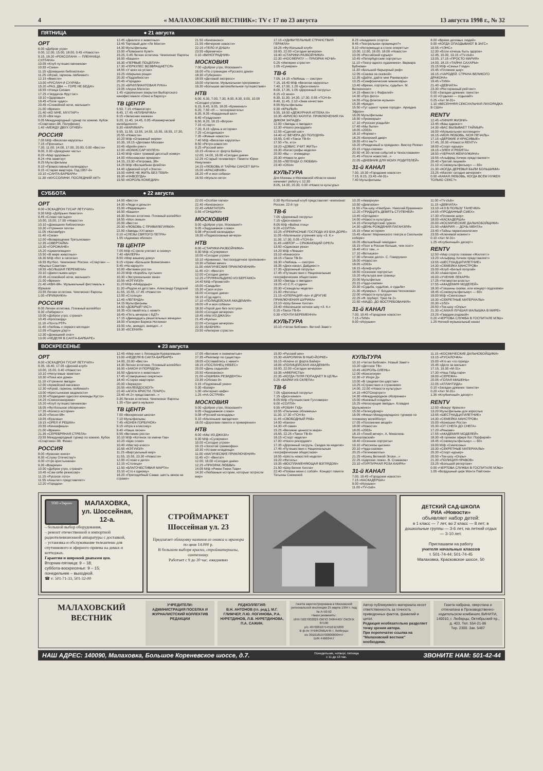4 « МАЛАХОВСКИЙ ВЕСТНИК»: TV с 17 по 23 августа 13 августа 1998 г., № 32
ПЯТНИЦА ● 21 августа
ОРТ
6.00 «Доброе утро»
9.00, 12.00, 15.00, 18.00, 0.45 «Новости»
9.15, 18.20 «РОКСОЛАНА — ПЛЕННИЦА СУЛТАНА»
10.05 «Клуб путешественников»
10.55 «Смак»
11.15 «Домашняя библиотека»
11.25 «Играй, гармонь любимая!»
12.15 «Вместе»
13.00 «РУСЛАН И СУХРАБ»
15.20 «РАЗ, ДВА — ГОРЕ НЕ БЕДА!»
16.55 «Улица Сезам»
17.25 «Чердачок Фруттис»
19.10 «Здоровье»
19.45 «Поле чудес»
20.45 «Спокойной ночи, малыши!»
21.00 «Время»
21.40 «КО МНЕ, МУХТАР!»
23.20 «Взгляд»
0.05 Международный турнир по хоккею. Кубок «Спартака»-98. Полуфинал
1.40 «МЕЖДУ ДВУХ ОГНЕЙ»
РОССИЯ
7.00 М/ф «Веселая карусель»
7.15 «Проснись»
7.30, 11.00, 14.00, 17.00, 20.00, 0.00 «Вести»
8.00, 0.30 «Дежурная часть»
8.20 «Мир здоровья»
8.24 «На заметку»
8.25 Мультфильмы
9.10 «Православный календарь»
9.15 «Старая квартира. Год 1957-й»
10.10 «САНТА-БАРБАРА»
11.30 «МУССОЛИНИ. ПОСЛЕДНИЙ АКТ»
12.45 «Диалоги о животных»
13.45 Торговый дом «Ле Монти»
14.30 Мультфильмы
15.00 «Позвоните Кузе!»
15.25, 0.45 Легкая атлетика. Чемпионат Европы
16.00 «Башня»
16.30 «ПЕРВЫЕ ПОЦЕЛУИ»
17.30 «ГЕРКУЛЕС ВОЗВРАЩАЕТСЯ»
18.55 «У всех на устах»
19.25 «Марьина роща»
20.30 «Подробности»
20.45 «Городок»
21.20 «БРИЛЛИАНТОВАЯ РУКА»
23.05 «Акуна Матата»
1.45 «Церемония закрытия Выборгского кинофестиваля «Окно в Европу»
ТВ ЦЕНТР
5.50, 7.15 «Навигатор»
8.45, 17.45 «КЛУБНИЧКА»
9.15 «Записная книжка»
9.20, 11.40, 14.45, 0.05 «Коммерческий калейдоскоп»
9.30 «МАРИМАР»
9.55, 11.55, 13.55, 14.55, 15.55, 16.55, 17.30, 20.55 «Новости»
10.20 М/ф «Отважный моряк»
10.35, 18.15 «Деловая Москва»
10.45 «Брейн-ринг»
12.00 «КОМИССАР МУЛЕН»
13.40 М/ф «Шел трамвай десятый номер»
14.00 «Московская ярмарка»
14.15, 23.30 «Петровка, 38»
14.25 М/ф «Волшебная флейта»
14.40 «Дамский клуб «Элита»
15.00 «МНЕ НЕ ЖИТЬ БЕЗ ТЕБЯ»
16.30 «НАВСЕГДА»
19.50 «КОРОЛЬ КОМЕДИИ»
21.50 «Киноанонс»
21.55 «Вечерние новости»
22.15 «ТЕЛО И ДУША»
23.55 «Времечко»
0.10 «ВИНОГРАДНИК»
МОСКОВИЯ
7.00 «Доброе утро, Московия!»
16.00 «По страницам «Русского дома»
18.30 «Губерния»
18.55 «Деловой экспресс»
19.00 «Артвояж. Музыкальная программа»
19.30 «Большое автомобильное путешествие»
НТВ
6.00, 6.30, 7.00, 7.30, 8.00, 8.30, 9.00, 10.00 «Сегодня утром»
6.15, 8.45, 9.05, 18.05 «Криминал»
6.20, 7.50 «Я — телохранитель»
6.35, 8.35 «Карданный вал»
6.40 «Градусник»
6.50, 8.20, 18.15 «Впрок»
7.15 «Спорт»
7.20, 8.15 «День в истории»
7.25 «Сегодняшко»
7.35 «Живые новости»
7.40 М/ф «Веселая карусель»
8.50 «Ретро-новости»
9.25 «Русский век»
10.15 «Ключи от форта Байяр»
12.00, 14.00, 16.00 «Сегодня днем»
12.25 «Старый телевизор»: Памяти Юрия Никулина»
14.15 «ЛЮБОВЬ И ТАЙНЫ САНСЕТ БИЧ»
15.00 «КРАСАВЧИК»
16.20 «Я и моя собака»
16.50 «Мульти-лето»
17.15 «УДИВИТЕЛЬНЫЕ СТРАНСТВИЯ ГЕРАКЛА»
18.25 «Футбольный клуб»
19.00, 22.00 «Сегодня вечером»
19.40 «СТАРИКИ-РАЗБОЙНИКИ»
22.30 «НОСФЕРАТУ — ПРИЗРАК НОЧИ»
0.25 «Империя страсти»
1.05 «Сумерки»
ТВ-6
7.05, 14.15 «Любишь — смотри»
7.15, 16.40 М/ф «Веселая карусель»
7.40, 17.00, 1.20 «Диск-канал»
8.00, 17.35, 1.05 «Дорожный патруль»
8.15 «О кино»
8.30, 11.30, 14.30, 17.30, 0.55 «ТСН-6»
8.40, 11.45, 2.10 «Знак качества»
8.55 Мультфильмы
9.30 «КРЫЛЬЯ»
9.55, 18.50 «ДЕЖУРНАЯ АПТЕКА III»
10.35 «БРИСКО КАУНТИ. ПРИКЛЮЧЕНИЯ НА ДИКОМ ЗАПАДЕ»
12.00 «Звезды о звездах»
12.30 «Назло рекордам!»
12.55 «Сделай шаг»
14.40 «С ВЕЧЕРА ДО ПОЛУДНЯ»
15.55, 0.40 «Такси ТВ-6»
17.50 «Те, кто»
18.20 «ДЭВИС УЧИТ ЖИТЬ»
19.30 «Катастрофы недели»
20.00 «Вы — очевидец»
20.30 «Новости дня»
20.55 «ЛЕГЕНДА О ЛЮБВИ»
23.40 «Обоз»
КУЛЬТУРА
Для Москвы и Московской области канал начинает работу с 12.30
8.05, 14.00, 20.30, 0.00 «Новости культуры»
8.25 «Академия спорта»
8.45 «Театральная провинция?»
9.10 «Интермеццо в стиле оперетты»
10.00, 12.00, 16.00, 18.00 «Новости»
10.05 «Российский курьер»
10.45 «Петербургские портреты»
11.10 «Театр одного художника». Варвара Бубнова»
11.30 «Большой барьерный риф»
12.05 «Сказка за сказкой»
12.35 «Дайте, дайте мне Раневскую»
13.25 «Симфонические миниатюры»
13.40 «Время, портреты, судьбы». М. Волконская»
14.15 «Вместе с Фафалей»
14.30 «Про фото»
14.55 «Под флагом музыки»
15.35 «Кредо»
15.50 «Тут шумят чужие города». Ариадна Эфрон»
16.05 Мультфильмы
16.50 «Лукоморье»
17.10 «Русская усадьба»
17.40 «Мы были»
18.05 «2003»
18.10 «Формат»
18.25 «Боярский двор»
18.55 «Кто мы?»
19.20 «Рожденный в праздник». Виктор Розов»
20.15 «Чудо-сказка»
20.50 «К 30-летию событий в Чехословакии»
21.45 «После новостей...»
22.05 «ДНЕВНИК ДЛЯ МОИХ РОДИТЕЛЕЙ»
31-й КАНАЛ
7.00, 19.30 «Городские новости»
7.15, 8.15, 23.45 «М-31»
7.40 Мультфильмы
8.00 «Время деловых людей»
9.00 «КОГДА ОПАЗДЫВАЮТ В ЗАГС»
10.55 «ЧЭНС»
12.30 «Если хочешь быть здоров»
12.45, 15.00, 19.15 «TV-club»
13.05, 17.15 «ПРОСТО МАРИЯ»
14.00, 18.15 «ТАЙНА САХАРЫ»
15.15 М/ф «Семья Глэди»
15.45 «Пляжное шоу»
16.15 «ЧАРОДЕЙ. СТРАНА ВЕЛИКОГО ДРАКОНА»
19.45 «ТИМ»
21.40 «ДЕВЧАТА»
23.30 «Ресторанный рейтинг»
0.00 «Загадки древних таинств»
0.10 «Отдыхая — отдыхай!»
0.25 «Хит М-31»
1.10 «ВЕСЕННЯЯ СЕКСУАЛЬНАЯ ЛИХОРАДКА В США»
RENTV
12.45 «ЛИНИЯ ЖИЗНИ»
13.45 «Ваш адвокат»
14.30 «ВАС ВЫЗЫВАЕТ ТАЙМЫР»
16.00 «Музыкальная коллекция»
16.15 «МОЯ ЛЮБОВЬ, МОЯ ПЕЧАЛЬ»
17.15 «ДЕРЗКИЕ И КРАСИВЫЕ»
17.45, 20.30 «Новости RENTV»
18.00 «Спорт-курьер»
18.15 «ЭЛЕН И РЕБЯТА»
18.50 «ЧЕРНАЯ ЖЕМЧУЖИНА»
19.55 «Альфред Хичкок представляет»
20.40 «Третий лишний»
21.10 «Союзмультфильму» — 60»
21.30 «КОГДА ДЕРЕВЬЯ БЫЛИ БОЛЬШИМИ»
23.25 «Маппет сегодня вечером!»
0.00 «КАКАЯ ЛЮБОВЬ, КОГДА ВСЕМ НУЖЕН ТОЛЬКО СЕКС?»
СУББОТА ● 22 августа
ОРТ
8.00 «ЭСКАДРОН ГУСАР ЛЕТУЧИХ»
9.30 М/ф «Добрыня Никитич»
9.45 «Слово пастыря»
10.00, 15.00, 17.50 «Новости»
10.10 «Домашняя библиотека»
10.30 «Утренняя почта»
11.05 «Каламбур»
11.40 «Смак»
12.00 «Возвращение Третьяковки»
12.35 «ОВЕРТАЙМ»
13.30 «ГОРОЖАНЕ»
15.20 «Цивилизация»
15.50 «В мире животных»
16.30 М/ф «Кот в сапогах»
16.55 Футбол. Чемпионат России. «Спартак» — «Крылья Советов»
18.55 «БОЛЬШАЯ ПЕРЕМЕНА»
20.10 «Джентльмен-шоу»
20.45 «Спокойной ночи, малыши!»
21.00 «Время»
21.40 «КВН-98». Музыкальный фестиваль в Юрмале
23.55 Легкая атлетика. Чемпионат Европы
1.00 «ПРИМАНКА»
РОССИЯ
8.00 Легкая атлетика. Пляжный волейбол
9.30 «Лабиринт»
10.00 «Доброе утро, страна!»
10.45 «Кроссворд»
11.10 «Почта РТР»
11.40 «Любовь с первого взгляда»
12.05 «Подиум д'арт»
12.30 «Домашний очаг»
13.00 «НЕДЕЛЯ В САНТА-БАРБАРЕ»
14.00 «Вести»
14.30 «Люди и деньги»
15.00 «Федерация»
16.00 «Башня»
16.30 Легкая атлетика. Пляжный волейбол
18.55 «Моя семья»
20.00 «Вести»
20.30 «ЛЮБОВЬ С ПРИВИЛЕГИЯМИ»
22.50 «Звезды XXI века»
0.10 «СЛЕЗЫ СВЯТОГО ПЕТРА»
1.55 «Адамово яблоко»
ТВ ЦЕНТР
7.05 М/ф «Стрела улетает в сказку»
7.40 «ВАЛЕРА»
8.50 «Мир вашему дому»
9.15 «Храм «Большое Вознесение»
9.45 «На караул!»
10.00 «Витамин роста»
10.20 М/ф «Корабль пустыни»
10.30 «Экстремальная зона»
10.55 «КЭТУИЗЛ»
11.20 М/ф «Мойдодыр»
11.30 «Родом из детства». Александр Градский
11.55, 15.55, 17.45 «Новости»
12.00 «Столица»
12.45 «ЛЕГЕНДА»
14.15 Мультфильмы
14.50 «ДОБРЫЙ ЧАС!»
16.35 «Оставайтесь с нами!»
16.45 «Пять вечеров с БДТ»
17.15 «Двенадцать решительных женщин»
18.00 «Галерея Бориса Ноткина»
19.00 «Ах, анекдот, анекдот...»
19.30 «ЕСЕНИЯ»
22.00 «Особая папка»
22.40 «Киноанонс»
22.45 «ИМИТАТОР»
0.55 «ГОНЩИКИ»
МОСКОВИЯ
9.00 «Доброе утро, Московия!»
9.05 «Задушевное слово»
9.08 «Русский календарь»
18.30 «Подмосковные вечера»
НТВ
8.00 «СТАРИКИ-РАЗБОЙНИКИ»
9.30 М/ф «Супермен»
10.00 «Сегодня утром»
10.10 «Криминал. Чистосердечное признание»
10.30 «Пойми меня»
11.00 «МАГИЧЕСКИЕ ПРИКЛЮЧЕНИЯ»
11.45 «От «Винта!»
12.00 «Сегодня днем»
12.25 «ТРУФФАЛЬДИНО ИЗ БЕРГАМО»
14.40 М/ф «Прометей»
15.00 «Свадьба»
15.30 «Своя игра»
16.00 «Сегодня днем»
16.15 «Суд идет»
17.10 «ПОЛИЦЕЙСКАЯ АКАДЕМИЯ»
18.00 «Я и моя собака»
18.30 «Герой дня без галстука»
19.00 «Сегодня вечером»
19.45 «МЫ ИЗ ДЖАЗА»
21.45 «Куклы»
22.00 «Сегодня вечером»
22.35 «БАБНИК»
23.50 «Империя страсти»
0.30 Футбольный клуб представляет чемпионат России. 22-й тур
ТВ-6
7.05 «Дорожный патруль»
7.15 «Диск-канал»
8.05 М/ф «Война птиц»
9.20 «СОЛТИ»
10.25 «ПРЕКРАСНЫЕ ГОСПОДА ИЗ БУА-ДОРЕ»
11.05 «Маленькое утреннее шоу «З. К.»
11.30, 17.30, 0.05 «ТСН-6»
11.45 «АВТОР — СРАЖАЮЩИЙ ОРЕЛ»
13.50 «Одинокая река»
14.20 М/ф «Левша»
15.10 «Кинескоп»
16.15 «Такси ТВ-6»
16.30 «Любишь — смотри»
16.35 «Диск-канал. Дайджест»
17.35 «Дорожный патруль»
17.45 «Путешествия с Национальным географическим обществом»
18.50 «Звезды о звездах»
19.25 «О.С.П.-студия»
20.30 «Скандалы недели»
21.00 «Фитиль»
21.15 «ОПЕРАЦИЯ «Ы» И ДРУГИЕ ПРИКЛЮЧЕНИЯ ШУРИКА»
23.10 «Шоу Бенни Хилла»
23.40 «Маленькое ночное шоу «З. К.»
0.15 «Такси ТВ-6»
0.30 «ПОЧТИ БЕРЕМЕННА»
КУЛЬТУРА
10.10 «Читая Библию». Ветхий Завет»
10.20 «Аквариум»
10.50 «Диапазон»
11.50 «Ток-шоу «Наобум». Николай Еременко»
12.20 «ТРИДЦАТЬ ДЕВЯТЬ СТУПЕНЕЙ»
13.45 «Ортодокс»
14.00 «Новости культуры»
14.15 «Петербургский гурмэ»
14.30 «ДЕНЬ РОЖДЕНИЯ ПАГАНЭЛЯ»
15.15 «Лики истории»
15.45 «Балет Мариинского театра в Смольном соборе»
16.05 «Волшебный чемодан»
16.15 «Поэт в России больше, чем поэт»
16.40 «Кто там...»
17.10 «Вспышка»
17.30 «Личное дело». С. Говорухин»
18.00 «Новости»
18.05 «2003»
18.15 «Блеф-клуб»
18.50 «Осенние портреты»
19.20 «Культура вне границ»
20.00 Мультфильм
20.15 «Чудо-сказка»
20.30 «Судьба, судьбою, о судьбе»
21.30 «Кумиры». Г. Богданова-Чеснокова»
22.00 «Новости культуры»
22.25 «Ф. Шуберт. Трио № 2»
22.50 «МАДО, ДО ВОСТРЕБОВАНИЯ»
31-й КАНАЛ
7.00, 19.45 «Городские новости»
7.15 «ТИМ»
9.00 «Игрушки»
11.00 «TV-club»
11.15 «ДЕВЧАТА»
13.10 «4:0 В ПОЛЬЗУ ТАНЕЧКИ»
14.55 «ПРОДАННЫЙ СМЕХ»
17.30 «Пляжное шоу»
18.00 «КАСКАДЕРША»
20.00 «КОСМИЧЕСКИЕ ДАЛЬНОБОЙЩИКИ»
21.50 «АВАРИЯ — ДОЧЬ МЕНТА»
23.40 «Тайны парапсихологии»
23.55 «Ключевой момент»
0.10 «Хит М-31»
1.25 «Клубничный» десерт»
RENTV
12.50 «Мир спорта глазами «Жиллетт»
13.20 «Альфред Хичкок представляет»
13.55 «ШЕСТНАДЦАТИЛЕТНИЕ»
14.30 «СЕМЕЙКА МАНСТРОВ»
15.00 «Клуб «Белый попугай»
15.30 «Акватория Z»
16.00 «УЧЕНИК ЛЕКАРЯ»
17.25 «Четвертая власть»
17.55 «АКАДЕМИЯ МОДЕЛЕЙ»
18.30 «Глашины сказки, или концерт-подсказка»
18.45 «Союзмультфильму» — 60»
19.00 М/ф «Симпсоны»
19.30 «СЕКРЕТНЫЕ МАТЕРИАЛЫ»
20.30 «1/52»
20.50 «Ток-шоу «Опры»
21.30 «САМАЯ ЛУЧШАЯ МАЛЫШКА В МИРЕ»
23.25 «Гвардии рядовой»
0.20 «ЧЕРТОВА СЛУЖБА В ГОСПИТАЛЕ МЭШ»
1.25 Ночной музыкальный канал
ВОСКРЕСЕНЬЕ ● 23 августа
ОРТ
8.00 «ЭСКАДРОН ГУСАР ЛЕТУЧИХ»
9.35, 16.40, 17.05 «Дисней-клуб»
10.00, 15.00, 0.40 «Новости»
10.10 «Непутевые заметки»
10.30 «Пока все дома»
11.10 «Утренняя звезда»
12.00 «Армейский магазин»
12.30 «Играй, гармонь любимая!»
13.00 «Крестьянские ведомости»
13.30 «Подводная одиссея команды Кусто»
14.25 «Смехопанорама»
15.20 «Клуб путешественников»
16.05 «Футбольное обозрение»
17.35 «Колесо истории»
18.20 «Песня-98»
19.05 «Ералаш»
19.15 «ОРЕЛ И РЕШКА»
20.55 «Киноафиша»
21.00 «Время»
21.35 «СЕРЕБРЯНАЯ СТРЕЛА»
23.55 Международный турнир по хоккею. Кубок «Спартака»-98. Финал
РОССИЯ
8.00 «Красная книга»
8.30 «Служу Отечеству!»
9.00 «Утро крестьянина»
9.30 «Вовремя»
10.00 «Доброе утро, страна!»
10.45 «Сам себе режиссер»
11.15 «Русское лото»
11.55 «Аншлаг» представляет»
12.20 «Городок»
12.45 «Мир книг с Леонидом Куравлевым»
13.00 «НЕДЕЛЯ В САНТА-БАРБАРЕ»
14.00, 20.00 «Вести»
14.30 Легкая атлетика. Пляжный волейбол
16.00 «ЗАКОН И ПОРЯДОК»
16.50 «Диалоги о животных»
17.45 «Совершенно секретно»
18.40 «Старая квартира»
20.00 «Зеркало»
20.55 «КАЛЕЙДОСКОП»
22.40 «АГАТА КРИСТИ. ПУАРО»
23.40 «К-2» представляет...»
0.35 Легкая атлетика. Чемпионат Европы
1.35 «Три цвета музыки»
ТВ ЦЕНТР
7.00 «Воскресная школа»
7.10 Мультфильмы
7.45 «КОНЕК-ГОРБУНОК»
9.15 «Игра в классику»
9.40 «Наша песня»
9.55 «Витамин роста»
10.10 М/ф «Котенок по имени Гав»
10.20 «Щас спою»
10.40 «Мастер-класс»
10.55 «КЭТУИЗЛ»
11.25 «Виртуальный мир»
11.55, 15.55, 23.30 «Новости»
12.00 «Слово и дело»
12.15 «Столица»
12.50 «БЛАГОЧЕСТИВАЯ МАРТА»
15.10 «Сто к одному»
16.20 «Преподобный Савва: шесть веков на страже»
17.05 «Великие и знаменитые»
17.35 «Разговор по существу»
18.05 «Оставайтесь с нами!»
18.15 «ПОСЛАНЕЦ НЕБЕС»
20.00 «День седьмой»
20.50 «Киноанонс»
21.00 «ОШИБКА РЕЗИДЕНТА»
23.35 «Облако 9»
0.15 «Подземный ужин»
0.30 «Базар»
1.00 «Интернет-кафе»
1.25 «НА ОСТРИЕ»
МОСКОВИЯ
9.00 «Доброе утро, Московия!»
9.05 «Задушевное слово»
9.08 «Русский календарь»
9.10 «Маленькие звездочки»
16.00 «Дорогами памяти и примирения»
НТВ
8.00 «МЫ ИЗ ДЖАЗА»
9.30 М/ф «Супермен»
10.00 «Сегодня утром»
10.15 «Золотой граммофон»
10.30 «Устами младенца»
11.00 «МАГИЧЕСКИЕ ПРИКЛЮЧЕНИЯ»
11.45 «От «Винта!»
12.00, 16.00 «Сегодня днем»
12.25 «ПРИЗРАК ЛЮБВИ»
14.05 М/ф «Рикки-Тикки-Тави»
14.30 «Любовные истории, которые потрясли мир»
15.00 «Русский век»
15.30 «КАРОЛИНА В НЬЮ-ЙОРКЕ»
16.15 «Ключи от форта Байяр»
18.05 «ПОЛИЦЕЙСКАЯ АКАДЕМИЯ»
19.00, 22.00 «Сегодня вечером»
19.35 «АФЕРИСТЫ»
22.35 «КОГДА ПУЛЯ ПОПАДАЕТ В ЦЕЛЬ»
0.25 «БАЙКИ ИЗ СКЛЕПА»
ТВ-6
7.05 «Дорожный патруль»
7.15 «Диск-канал»
8.05 М/ф «Путешествие Гулливера»
9.00 «СОЛТИ»
9.55 «РОБИН ГУД»
10.55 «Пальчики оближешь»
11.30, 17.30 «ТСН-6»
11.45 «СВОБОДНЫЙ РАБ»
14.00 «Канон»
14.30 «Я сама»
15.25 «Великие ценности мира»
15.55, 22.25 «Такси ТВ-6»
16.15 «Спорт недели»
17.00 «Назло рекордам!»
17.35 «Дорожный патруль. Сводка за неделю»
17.45 «Путешествия с Национальным географическим обществом»
18.55 «Шесть новостей недели»
19.20 «Фитиль»
19.35 «ВОСПЛАМЕНЯЮЩАЯ ВЗГЛЯДОМ»
21.50 «Шоу Бенни Хилла»
22.40 «Позови меня с собой». Концерт памяти Татьяны Снежиной
КУЛЬТУРА
10.10 «Читая Библию». Новый Завет»
10.20 «Детское ТВ»
10.45 «КОРОЛЬ-ОЛЕНЬ»
12.00 «Консилиум»
12.30 «У Игоря Д»
13.00 «В тридевятом царстве»
13.25 «Странствия и странники»
14.00, 22.00 «Новости культуры»
14.15 «ФОТОпортрет»
14.30 «Международное обозрение»
15.00 «Книжный кладезь»
15.25 «Негаснущие звезды». Клавдия Шульженко»
15.50 «Телесуфлер»
16.05 «Финал Международного турнира по пляжному волейболу»
17.05 «Положение вещей»
18.00 «Новости»
18.05 «2003»
18.15 «Тихий вечер». А. Михалков-Кончаловский»
18.40 «Осенние портреты»
19.10 «Рассказы цыгана»
20.10 «Чудо-сказка»
20.25 «Теленовеллы»
21.25 «Конец Великой Эпохи...»
22.25 «Царская ложа». В. Спиваков»
23.10 «ПУРПУРНАЯ РОЗА КАИРА»
31-й КАНАЛ
7.00, 19.45 «Городские новости»
7.15 «КАСКАДЕРША»
9.00 «Игрушки»
11.00 «TV-club»
11.15 «КОСМИЧЕСКИЕ ДАЛЬНОБОЙЩИКИ»
13.15 «РУСАЛОЧКА»
15.00 «Кто во что горазд»
15.45 «Дело за малым»
17.15, 19.30 «М-31»
17.30 «Наш Гайд-парк»
18.00 «СЕРЕЖА»
20.05 «ГОЛАЯ МИШЕНЬ»
22.05 «АТЛАНТИДА»
0.10 «Загадки древних таинств»
0.20 «Хит М-31»
1.35 «Клубничный» десерт»
RENTV
12.50 «Вокруг Кремля»
13.20 Мультфильмы для взрослых
13.55 «ШЕСТНАДЦАТИЛЕТНИЕ»
14.30 «СЕМЕЙКА МАНСТРОВ»
15.00 «Конюшня Роста»
15.30 «ОТ СНЕГА ДО СНЕГА»
17.20 «Реноме»
17.55 «АКАДЕМИЯ МОДЕЛЕЙ»
18.30 «В прямом эфире Кот Порфирий»
18.45 «Союзмультфильму» — 60»
19.00 М/ф «Симпсоны»
19.30 «СЕКРЕТНЫЕ МАТЕРИАЛЫ»
20.30 «Спорт-курьер»
20.50 «Ток-шоу «Опры»
21.30 «ПОЛИЦИЯ НРАВОВ»
23.25 «Большой репортаж»
0.00 «ЧЕРТОВА СЛУЖБА В ГОСПИТАЛЕ МЭШ»
1.05 «Воздушный цирк Монти Пайтона»
ТОО «Экран»
МАЛАХОВКА,
ул. Шоссейная,
12-а.
– большой выбор оборудования,
– ремонт отечественной и импортной радиотелевизионной аппаратуры с доставкой,
– установка и обслуживание телеантенн для спутникового и эфирного приема на домах и коттеджах.
Гарантия и широкий диапазон цен.
Вторник-пятница: 9 – 18;
суббота-воскресенье: 9 – 15;
понедельник – выходной.
☎ т: 501-71-33, 501-32-00
СТРОЙМАРКЕТ
Шоссейная ул. 23
Предлагает облицовку каминов из оникса и мрамора
по цене 14.000 р.
В большом выборе краски, стройматериалы, сантехнику.
Работает с 9 до 20 час. ежедневно
ДЕТСКИЙ САД-ШКОЛА
РИА «Новости»
объявляет набор детей:
в 1 класс — 7 лет, во 2 класс — 8 лет; в дошкольные группы — 3-6 лет, на летний отдых — 3-10 лет.
Приглашаем на работу
учителя начальных классов
т. 501-74-44; 501-74-45
Малаховка, Красковское шоссе, 50
МАЛАХОВСКИЙ
ВЕСТНИК
УЧРЕДИТЕЛИ:
АДМИНИСТРАЦИЯ ПОСЕЛКА И ЖУРНАЛИСТСКИЙ КОЛЛЕКТИВ РЕДАКЦИИ
РЕДКОЛЛЕГИЯ:
В.Н. АНТОНОВ (гл. ред.), М.Г. ГЛИМЧЕР, Л.Ю. ЛОГИНОВА, Р.А. НУРЕТДИНОВ, Л.В. НУРЕТДИНОВА, П.А. САЖИН.
Газета зарегистрирована в Московской региональной инспекции 25 марта 1994 г. под № А-50-92
Наши реквизиты:
ИНН 5027002029 ОКПО 34844407 ОКОНХ 87100
р/с 40702810714510115200
В ф-ле УНИКОМБАНК г. Люберцы
к/с 30101810700000000447
БИК 44660447
Автор публикуемого материала несет ответственность за точность приведенных фактов, фамилий и цитат.
Редакция необязательно разделяет точку зрения автора.
При перепечатке ссылка на "Малаховский вестник" необходима.
Газета набрана, сверстана и отпечатана в Производственно-издательском комбинате ВИНИТИ, 140010, г. Люберцы, Октябрьский пр., д. 403. Тел. 554-21-86
Тир. 2300. Зак. 5487
НАШ АДРЕС: 140090, Малаховка, Большое Кореневское шоссе, д.7. Понедельник, четверг, пятница
с 11 до 13 час. ЗВОНИТЕ НАМ: 501-42-44